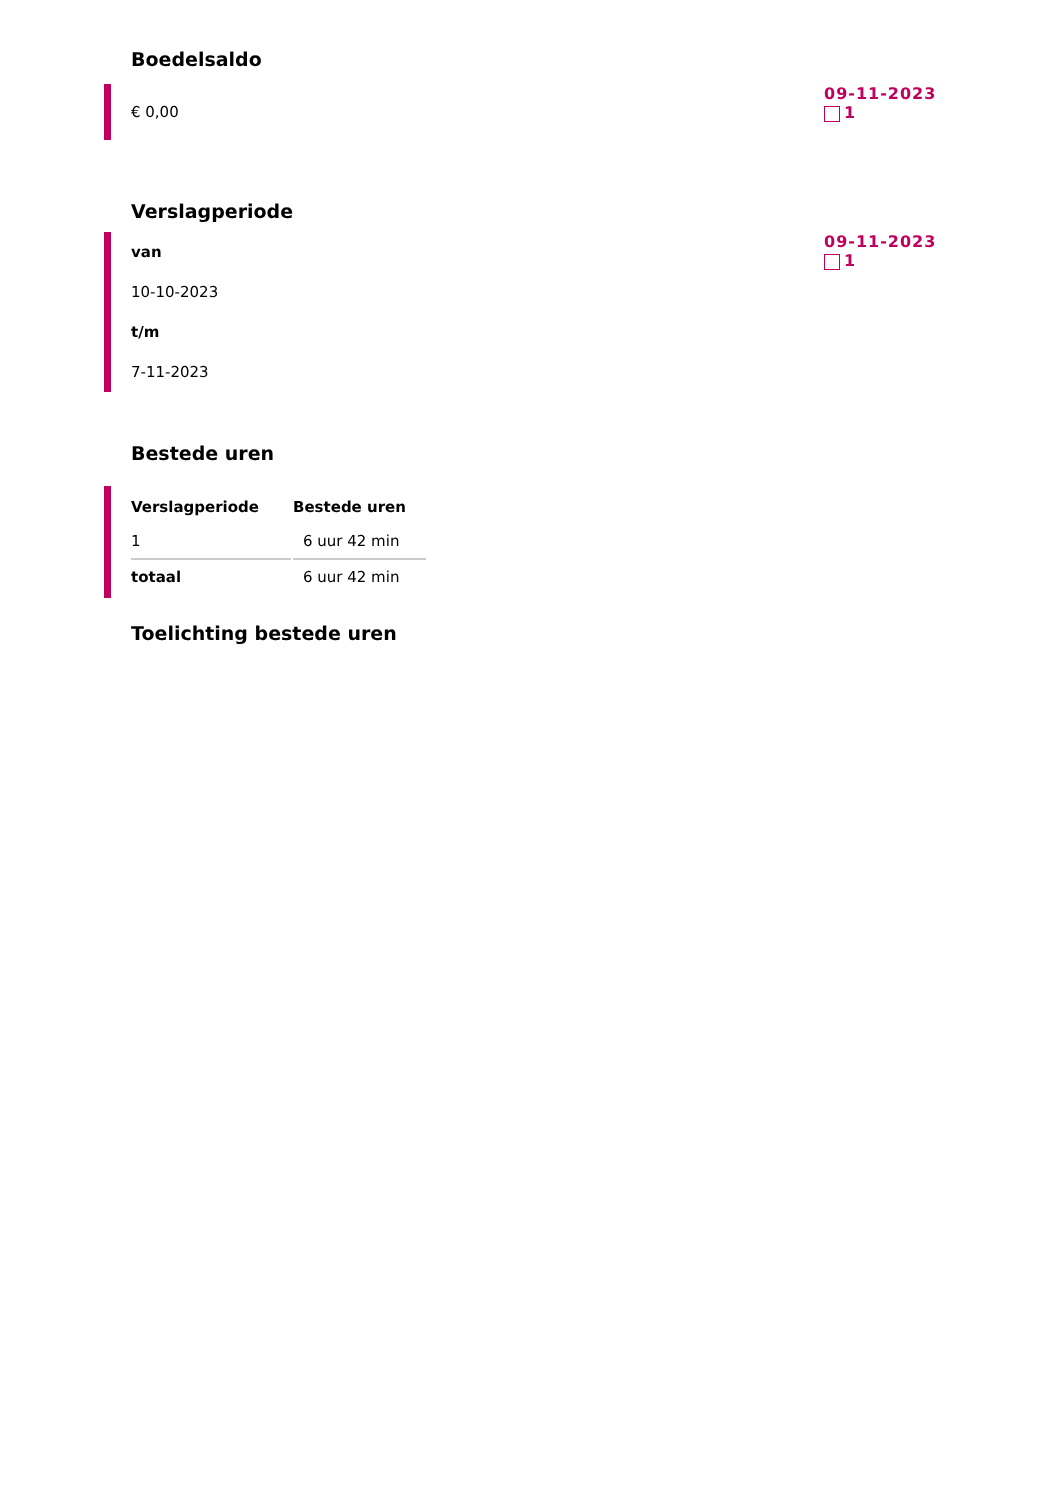Boedelsaldo
€ 0,00
09-11-2023
1
Verslagperiode
van
10-10-2023
t/m
7-11-2023
09-11-2023
1
Bestede uren
| Verslagperiode | Bestede uren |
| --- | --- |
| 1 | 6 uur 42 min |
| totaal | 6 uur 42 min |
Toelichting bestede uren